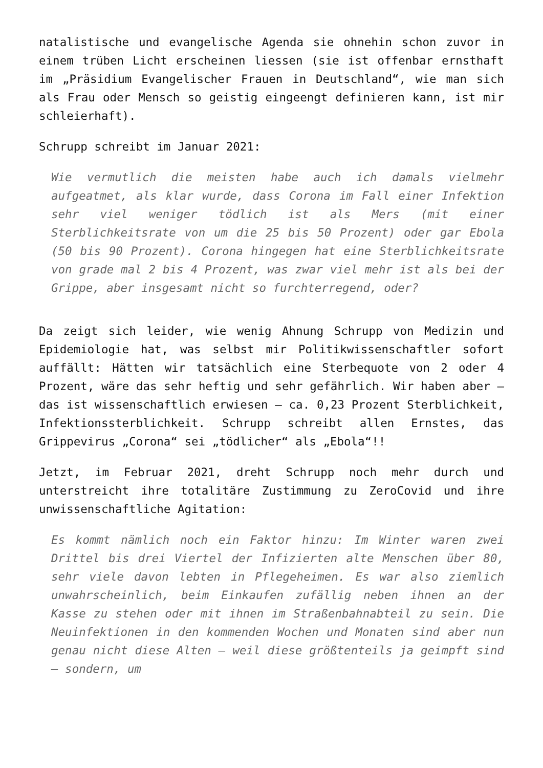natalistische und evangelische Agenda sie ohnehin schon zuvor in einem trüben Licht erscheinen liessen (sie ist offenbar ernsthaft im „Präsidium Evangelischer Frauen in Deutschland“, wie man sich als Frau oder Mensch so geistig eingeengt definieren kann, ist mir schleierhaft).
Schrupp schreibt im Januar 2021:
Wie vermutlich die meisten habe auch ich damals vielmehr aufgeatmet, als klar wurde, dass Corona im Fall einer Infektion sehr viel weniger tödlich ist als Mers (mit einer Sterblichkeitsrate von um die 25 bis 50 Prozent) oder gar Ebola (50 bis 90 Prozent). Corona hingegen hat eine Sterblichkeitsrate von grade mal 2 bis 4 Prozent, was zwar viel mehr ist als bei der Grippe, aber insgesamt nicht so furchterregend, oder?
Da zeigt sich leider, wie wenig Ahnung Schrupp von Medizin und Epidemiologie hat, was selbst mir Politikwissenschaftler sofort auffällt: Hätten wir tatsächlich eine Sterbequote von 2 oder 4 Prozent, wäre das sehr heftig und sehr gefährlich. Wir haben aber – das ist wissenschaftlich erwiesen – ca. 0,23 Prozent Sterblichkeit, Infektionssterblichkeit. Schrupp schreibt allen Ernstes, das Grippevirus „Corona“ sei „tödlicher“ als „Ebola“!!
Jetzt, im Februar 2021, dreht Schrupp noch mehr durch und unterstreicht ihre totalitäre Zustimmung zu ZeroCovid und ihre unwissenschaftliche Agitation:
Es kommt nämlich noch ein Faktor hinzu: Im Winter waren zwei Drittel bis drei Viertel der Infizierten alte Menschen über 80, sehr viele davon lebten in Pflegeheimen. Es war also ziemlich unwahrscheinlich, beim Einkaufen zufällig neben ihnen an der Kasse zu stehen oder mit ihnen im Straßenbahnabteil zu sein. Die Neuinfektionen in den kommenden Wochen und Monaten sind aber nun genau nicht diese Alten – weil diese größtenteils ja geimpft sind – sondern, um